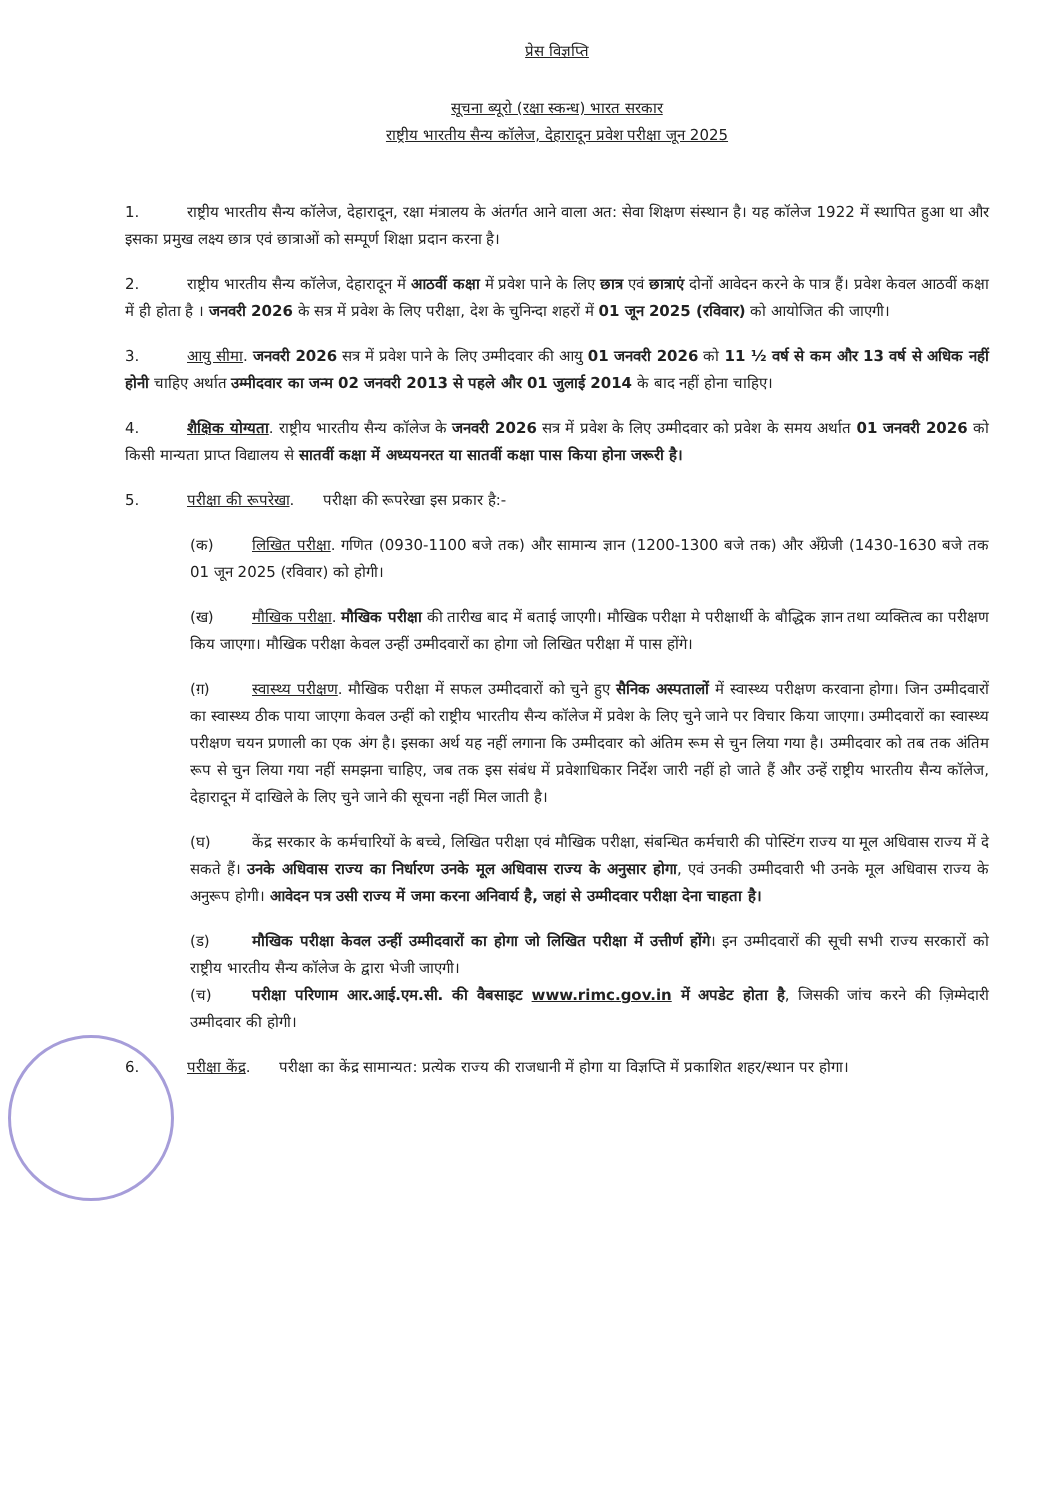प्रेस विज्ञप्ति
सूचना ब्यूरो (रक्षा स्कन्ध) भारत सरकार
राष्ट्रीय भारतीय सैन्य कॉलेज, देहारादून प्रवेश परीक्षा जून 2025
1. राष्ट्रीय भारतीय सैन्य कॉलेज, देहारादून, रक्षा मंत्रालय के अंतर्गत आने वाला अत: सेवा शिक्षण संस्थान है। यह कॉलेज 1922 में स्थापित हुआ था और इसका प्रमुख लक्ष्य छात्र एवं छात्राओं को सम्पूर्ण शिक्षा प्रदान करना है।
2. राष्ट्रीय भारतीय सैन्य कॉलेज, देहारादून में आठवीं कक्षा में प्रवेश पाने के लिए छात्र एवं छात्राएं दोनों आवेदन करने के पात्र हैं। प्रवेश केवल आठवीं कक्षा में ही होता है । जनवरी 2026 के सत्र में प्रवेश के लिए परीक्षा, देश के चुनिन्दा शहरों में 01 जून 2025 (रविवार) को आयोजित की जाएगी।
3. आयु सीमा. जनवरी 2026 सत्र में प्रवेश पाने के लिए उम्मीदवार की आयु 01 जनवरी 2026 को 11 ½ वर्ष से कम और 13 वर्ष से अधिक नहीं होनी चाहिए अर्थात उम्मीदवार का जन्म 02 जनवरी 2013 से पहले और 01 जुलाई 2014 के बाद नहीं होना चाहिए।
4. शैक्षिक योग्यता. राष्ट्रीय भारतीय सैन्य कॉलेज के जनवरी 2026 सत्र में प्रवेश के लिए उम्मीदवार को प्रवेश के समय अर्थात 01 जनवरी 2026 को किसी मान्यता प्राप्त विद्यालय से सातवीं कक्षा में अध्ययनरत या सातवीं कक्षा पास किया होना जरूरी है।
5. परीक्षा की रूपरेखा. परीक्षा की रूपरेखा इस प्रकार है:-
(क) लिखित परीक्षा. गणित (0930-1100 बजे तक) और सामान्य ज्ञान (1200-1300 बजे तक) और अँग्रेजी (1430-1630 बजे तक 01 जून 2025 (रविवार) को होगी।
(ख) मौखिक परीक्षा. मौखिक परीक्षा की तारीख बाद में बताई जाएगी। मौखिक परीक्षा मे परीक्षार्थी के बौद्धिक ज्ञान तथा व्यक्तित्व का परीक्षण किय जाएगा। मौखिक परीक्षा केवल उन्हीं उम्मीदवारों का होगा जो लिखित परीक्षा में पास होंगे।
(ग़) स्वास्थ्य परीक्षण. मौखिक परीक्षा में सफल उम्मीदवारों को चुने हुए सैनिक अस्पतालों में स्वास्थ्य परीक्षण करवाना होगा। जिन उम्मीदवारों का स्वास्थ्य ठीक पाया जाएगा केवल उन्हीं को राष्ट्रीय भारतीय सैन्य कॉलेज में प्रवेश के लिए चुने जाने पर विचार किया जाएगा। उम्मीदवारों का स्वास्थ्य परीक्षण चयन प्रणाली का एक अंग है। इसका अर्थ यह नहीं लगाना कि उम्मीदवार को अंतिम रूम से चुन लिया गया है। उम्मीदवार को तब तक अंतिम रूप से चुन लिया गया नहीं समझना चाहिए, जब तक इस संबंध में प्रवेशाधिकार निर्देश जारी नहीं हो जाते हैं और उन्हें राष्ट्रीय भारतीय सैन्य कॉलेज, देहारादून में दाखिले के लिए चुने जाने की सूचना नहीं मिल जाती है।
(घ) केंद्र सरकार के कर्मचारियों के बच्चे, लिखित परीक्षा एवं मौखिक परीक्षा, संबन्धित कर्मचारी की पोस्टिंग राज्य या मूल अधिवास राज्य में दे सकते हैं। उनके अधिवास राज्य का निर्धारण उनके मूल अधिवास राज्य के अनुसार होगा, एवं उनकी उम्मीदवारी भी उनके मूल अधिवास राज्य के अनुरूप होगी। आवेदन पत्र उसी राज्य में जमा करना अनिवार्य है, जहां से उम्मीदवार परीक्षा देना चाहता है।
(ड) मौखिक परीक्षा केवल उन्हीं उम्मीदवारों का होगा जो लिखित परीक्षा में उत्तीर्ण होंगे। इन उम्मीदवारों की सूची सभी राज्य सरकारों को राष्ट्रीय भारतीय सैन्य कॉलेज के द्वारा भेजी जाएगी।
(च) परीक्षा परिणाम आर.आई.एम.सी. की वैबसाइट www.rimc.gov.in में अपडेट होता है, जिसकी जांच करने की ज़िम्मेदारी उम्मीदवार की होगी।
6. परीक्षा केंद्र. परीक्षा का केंद्र सामान्यत: प्रत्येक राज्य की राजधानी में होगा या विज्ञप्ति में प्रकाशित शहर/स्थान पर होगा।